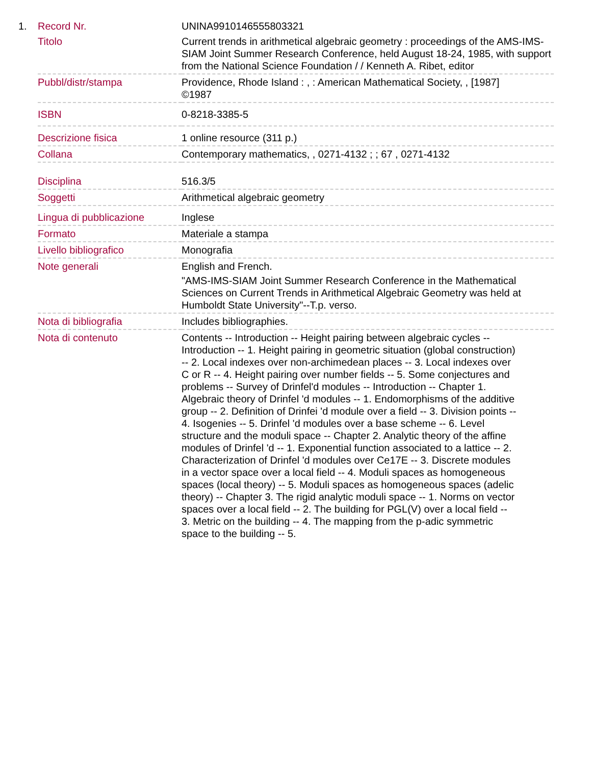| 1. | Record Nr. | UNINA9910146555803321 |
| | Titolo | Current trends in arithmetical algebraic geometry : proceedings of the AMS-IMS-SIAM Joint Summer Research Conference, held August 18-24, 1985, with support from the National Science Foundation / / Kenneth A. Ribet, editor |
| | Pubbl/distr/stampa | Providence, Rhode Island : , : American Mathematical Society, , [1987] ©1987 |
| | ISBN | 0-8218-3385-5 |
| | Descrizione fisica | 1 online resource (311 p.) |
| | Collana | Contemporary mathematics, , 0271-4132 ; ; 67 , 0271-4132 |
| | Disciplina | 516.3/5 |
| | Soggetti | Arithmetical algebraic geometry |
| | Lingua di pubblicazione | Inglese |
| | Formato | Materiale a stampa |
| | Livello bibliografico | Monografia |
| | Note generali | English and French. "AMS-IMS-SIAM Joint Summer Research Conference in the Mathematical Sciences on Current Trends in Arithmetical Algebraic Geometry was held at Humboldt State University"--T.p. verso. |
| | Nota di bibliografia | Includes bibliographies. |
| | Nota di contenuto | Contents -- Introduction -- Height pairing between algebraic cycles -- Introduction -- 1. Height pairing in geometric situation (global construction) -- 2. Local indexes over non-archimedean places -- 3. Local indexes over C or R -- 4. Height pairing over number fields -- 5. Some conjectures and problems -- Survey of Drinfel'd modules -- Introduction -- Chapter 1. Algebraic theory of Drinfel 'd modules -- 1. Endomorphisms of the additive group -- 2. Definition of Drinfei 'd module over a field -- 3. Division points -- 4. Isogenies -- 5. Drinfel 'd modules over a base scheme -- 6. Level structure and the moduli space -- Chapter 2. Analytic theory of the affine modules of Drinfel 'd -- 1. Exponential function associated to a lattice -- 2. Characterization of Drinfel 'd modules over Ce17E -- 3. Discrete modules in a vector space over a local field -- 4. Moduli spaces as homogeneous spaces (local theory) -- 5. Moduli spaces as homogeneous spaces (adelic theory) -- Chapter 3. The rigid analytic moduli space -- 1. Norms on vector spaces over a local field -- 2. The building for PGL(V) over a local field -- 3. Metric on the building -- 4. The mapping from the p-adic symmetric space to the building -- 5. |